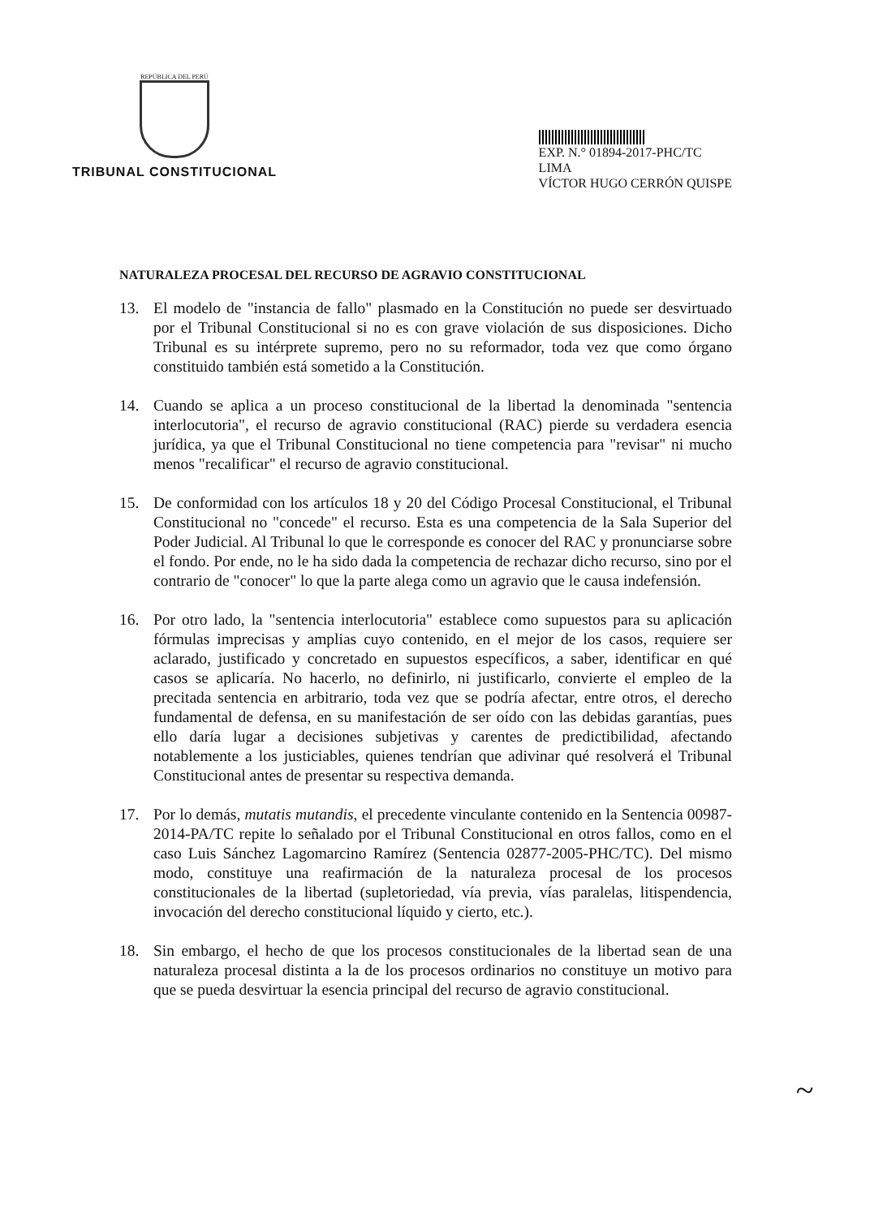REPÚBLICA DEL PERÚ
TRIBUNAL CONSTITUCIONAL
EXP. N.° 01894-2017-PHC/TC
LIMA
VÍCTOR HUGO CERRÓN QUISPE
NATURALEZA PROCESAL DEL RECURSO DE AGRAVIO CONSTITUCIONAL
13. El modelo de "instancia de fallo" plasmado en la Constitución no puede ser desvirtuado por el Tribunal Constitucional si no es con grave violación de sus disposiciones. Dicho Tribunal es su intérprete supremo, pero no su reformador, toda vez que como órgano constituido también está sometido a la Constitución.
14. Cuando se aplica a un proceso constitucional de la libertad la denominada "sentencia interlocutoria", el recurso de agravio constitucional (RAC) pierde su verdadera esencia jurídica, ya que el Tribunal Constitucional no tiene competencia para "revisar" ni mucho menos "recalificar" el recurso de agravio constitucional.
15. De conformidad con los artículos 18 y 20 del Código Procesal Constitucional, el Tribunal Constitucional no "concede" el recurso. Esta es una competencia de la Sala Superior del Poder Judicial. Al Tribunal lo que le corresponde es conocer del RAC y pronunciarse sobre el fondo. Por ende, no le ha sido dada la competencia de rechazar dicho recurso, sino por el contrario de "conocer" lo que la parte alega como un agravio que le causa indefensión.
16. Por otro lado, la "sentencia interlocutoria" establece como supuestos para su aplicación fórmulas imprecisas y amplias cuyo contenido, en el mejor de los casos, requiere ser aclarado, justificado y concretado en supuestos específicos, a saber, identificar en qué casos se aplicaría. No hacerlo, no definirlo, ni justificarlo, convierte el empleo de la precitada sentencia en arbitrario, toda vez que se podría afectar, entre otros, el derecho fundamental de defensa, en su manifestación de ser oído con las debidas garantías, pues ello daría lugar a decisiones subjetivas y carentes de predictibilidad, afectando notablemente a los justiciables, quienes tendrían que adivinar qué resolverá el Tribunal Constitucional antes de presentar su respectiva demanda.
17. Por lo demás, mutatis mutandis, el precedente vinculante contenido en la Sentencia 00987-2014-PA/TC repite lo señalado por el Tribunal Constitucional en otros fallos, como en el caso Luis Sánchez Lagomarcino Ramírez (Sentencia 02877-2005-PHC/TC). Del mismo modo, constituye una reafirmación de la naturaleza procesal de los procesos constitucionales de la libertad (supletoriedad, vía previa, vías paralelas, litispendencia, invocación del derecho constitucional líquido y cierto, etc.).
18. Sin embargo, el hecho de que los procesos constitucionales de la libertad sean de una naturaleza procesal distinta a la de los procesos ordinarios no constituye un motivo para que se pueda desvirtuar la esencia principal del recurso de agravio constitucional.
~